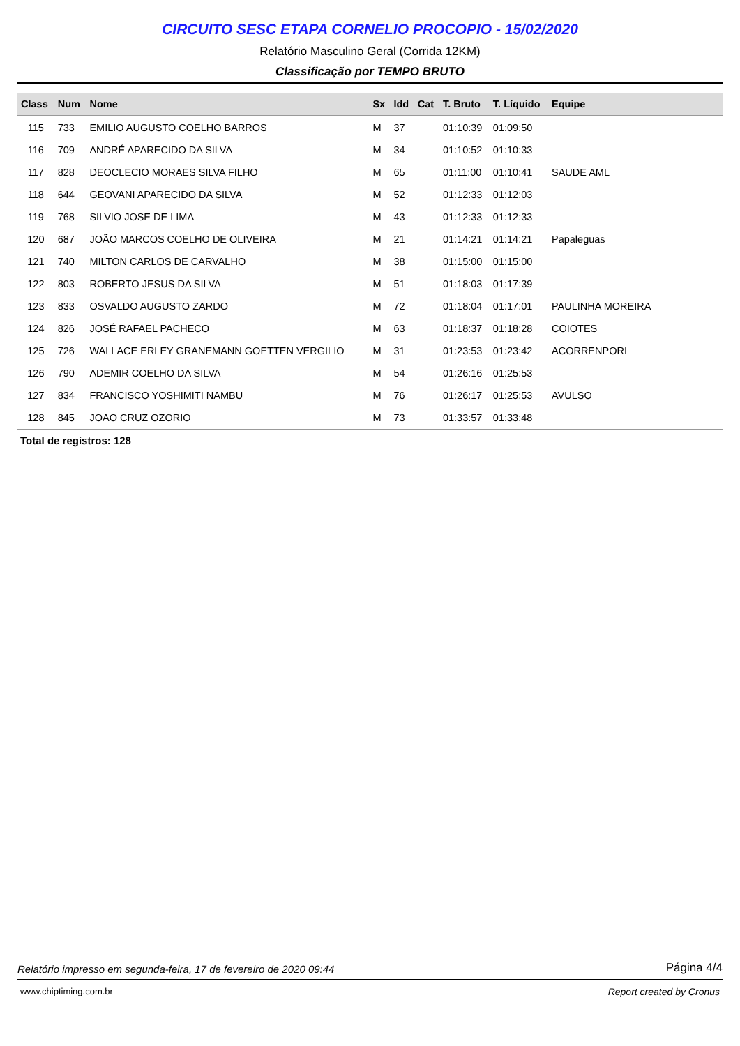CIRCUITO SESC ETAPA CORNELIO PROCOPIO - 15/02/2020
Relatório Masculino Geral (Corrida 12KM)
Classificação por TEMPO BRUTO
| Class | Num | Nome | Sx | Idd | Cat | T. Bruto | T. Líquido | Equipe |
| --- | --- | --- | --- | --- | --- | --- | --- | --- |
| 115 | 733 | EMILIO AUGUSTO COELHO BARROS | M | 37 | | 01:10:39 | 01:09:50 | |
| 116 | 709 | ANDRÉ APARECIDO DA SILVA | M | 34 | | 01:10:52 | 01:10:33 | |
| 117 | 828 | DEOCLECIO MORAES SILVA FILHO | M | 65 | | 01:11:00 | 01:10:41 | SAUDE AML |
| 118 | 644 | GEOVANI APARECIDO DA SILVA | M | 52 | | 01:12:33 | 01:12:03 | |
| 119 | 768 | SILVIO JOSE DE LIMA | M | 43 | | 01:12:33 | 01:12:33 | |
| 120 | 687 | JOÃO MARCOS COELHO DE OLIVEIRA | M | 21 | | 01:14:21 | 01:14:21 | Papaleguas |
| 121 | 740 | MILTON CARLOS DE CARVALHO | M | 38 | | 01:15:00 | 01:15:00 | |
| 122 | 803 | ROBERTO JESUS DA SILVA | M | 51 | | 01:18:03 | 01:17:39 | |
| 123 | 833 | OSVALDO AUGUSTO ZARDO | M | 72 | | 01:18:04 | 01:17:01 | PAULINHA MOREIRA |
| 124 | 826 | JOSÉ RAFAEL PACHECO | M | 63 | | 01:18:37 | 01:18:28 | COIOTES |
| 125 | 726 | WALLACE ERLEY GRANEMANN GOETTEN VERGILIO | M | 31 | | 01:23:53 | 01:23:42 | ACORRENPORI |
| 126 | 790 | ADEMIR COELHO DA SILVA | M | 54 | | 01:26:16 | 01:25:53 | |
| 127 | 834 | FRANCISCO YOSHIMITI NAMBU | M | 76 | | 01:26:17 | 01:25:53 | AVULSO |
| 128 | 845 | JOAO CRUZ OZORIO | M | 73 | | 01:33:57 | 01:33:48 | |
Total de registros: 128
Relatório impresso em segunda-feira, 17 de fevereiro de 2020 09:44 Página 4/4
www.chiptiming.com.br Report created by Cronus